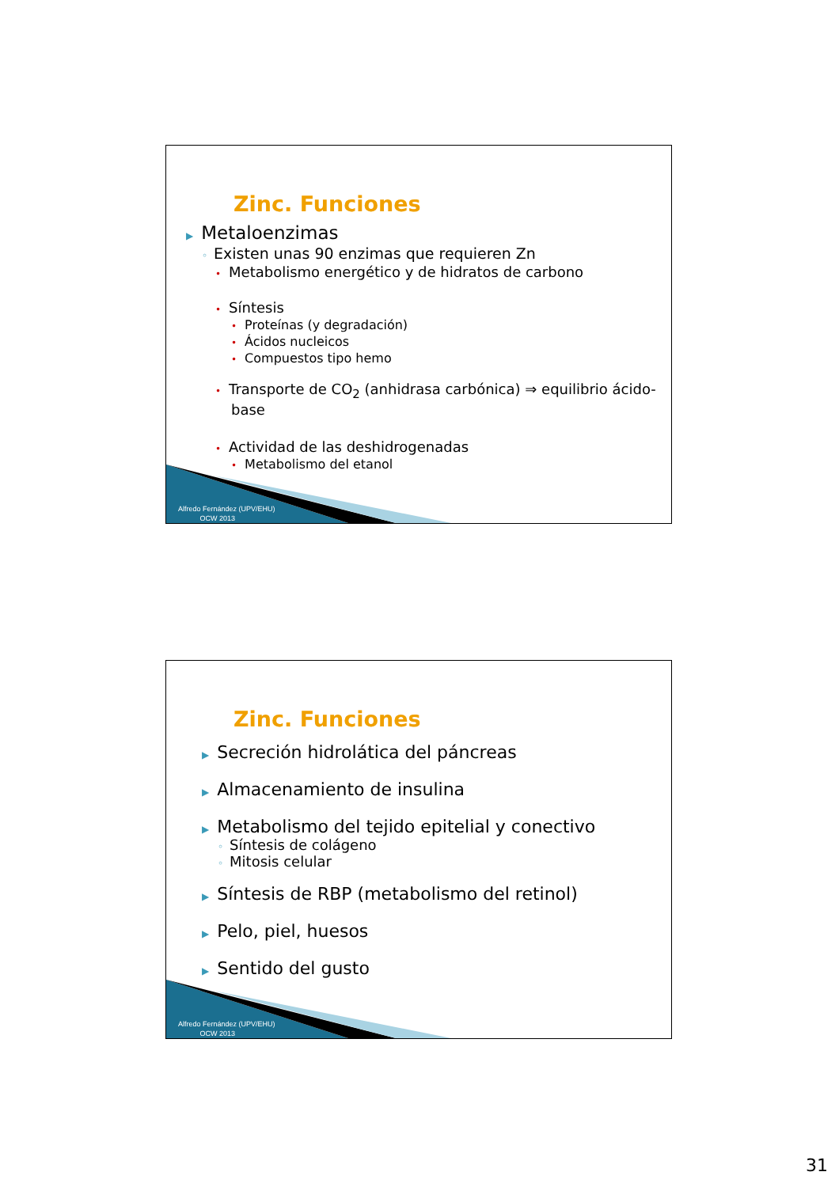Zinc. Funciones
▶ Metaloenzimas
◦ Existen unas 90 enzimas que requieren Zn
• Metabolismo energético y de hidratos de carbono
• Síntesis
• Proteínas (y degradación)
• Ácidos nucleicos
• Compuestos tipo hemo
• Transporte de CO<sub>2</sub> (anhidrasa carbónica) ⇒ equilibrio ácido-
base
• Actividad de las deshidrogenadas
• Metabolismo del etanol
Alfredo Fernández (UPV/EHU)
OCW 2013
Zinc. Funciones
▶ Secreción hidrolática del páncreas
▶ Almacenamiento de insulina
▶ Metabolismo del tejido epitelial y conectivo
◦ Síntesis de colágeno
◦ Mitosis celular
▶ Síntesis de RBP (metabolismo del retinol)
▶ Pelo, piel, huesos
▶ Sentido del gusto
Alfredo Fernández (UPV/EHU)
OCW 2013
31